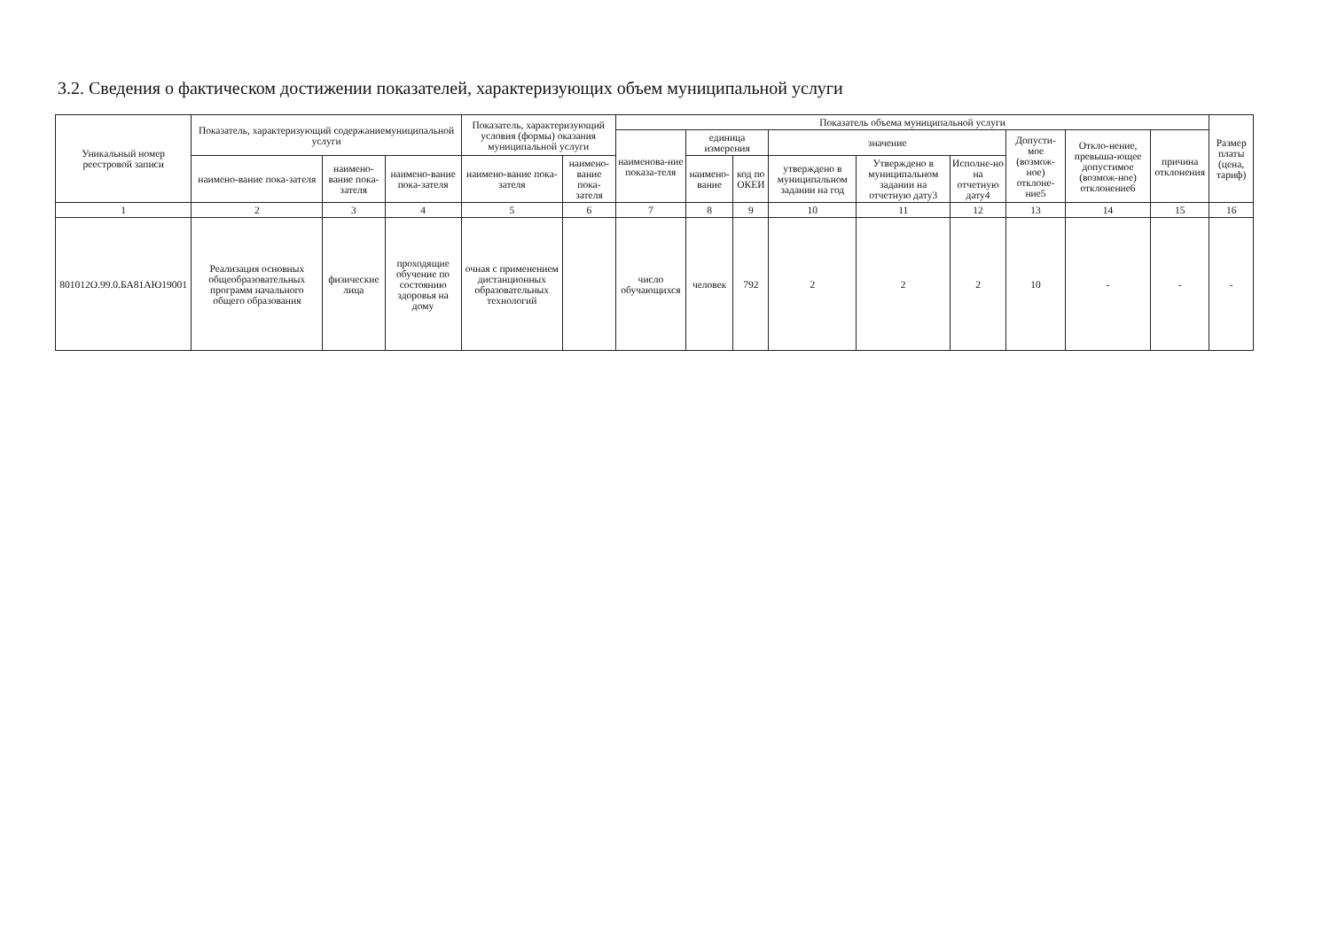3.2. Сведения о фактическом достижении показателей, характеризующих объем муниципальной услуги
| Уникальный номер реестровой записи | Показатель, характеризующий содержаниемуниципальной услуги | | | Показатель, характеризующий условия (формы) оказания муниципальной услуги | | Показатель объема муниципальной услуги | | | | | | | | | Размер платы (цена, тариф) |
| --- | --- | --- | --- | --- | --- | --- | --- | --- | --- | --- | --- | --- | --- | --- | --- |
| | | | | | | наименова-ние показа-теля | единица измерения | | значение | | | Допусти-мое (возмож-ное) отклоне-ние5 | Откло-нение, превыша-ющее допустимое (возмож-ное) отклонение6 | причина отклонения | |
| | наимено-вание пока-зателя | наимено-вание пока-зателя | наимено-вание пока-зателя | наимено-вание пока-зателя | наимено-вание пока-зателя | | наимено-вание | код по ОКЕИ | утверждено в муниципальном задании на год | Утверждено в муниципальном задании на отчетную дату3 | Исполне-но на отчетную дату4 | | | | |
| 1 | 2 | 3 | 4 | 5 | 6 | 7 | 8 | 9 | 10 | 11 | 12 | 13 | 14 | 15 | 16 |
| 801012О.99.0.БА81АЮ19001 | Реализация основных общеобразовательных программ начального общего образования | физические лица | проходящие обучение по состоянию здоровья на дому | очная с применением дистанционных образовательных технологий | | число обучающихся | человек | 792 | 2 | 2 | 2 | 10 | - | - | - |